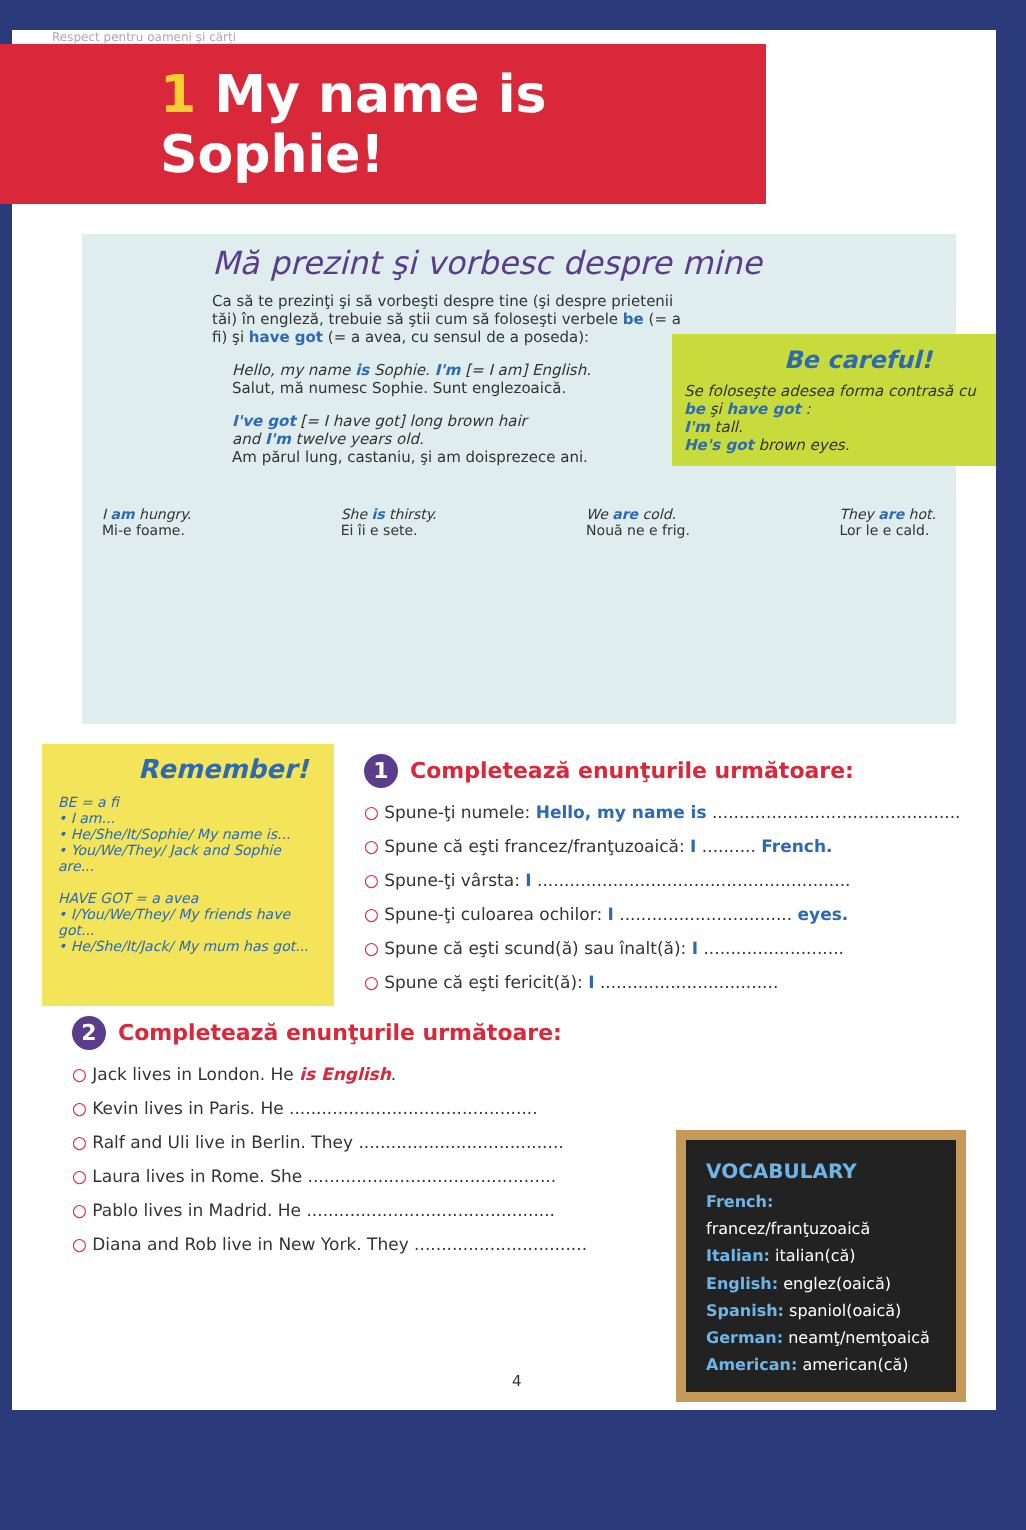Respect pentru oameni și cărți
1 My name is Sophie!
Mă prezint şi vorbesc despre mine
Ca să te prezinţi şi să vorbeşti despre tine (şi despre prietenii tăi) în engleză, trebuie să ştii cum să foloseşti verbele be (= a fi) şi have got (= a avea, cu sensul de a poseda):
Hello, my name is Sophie. I'm [= I am] English.
Salut, mă numesc Sophie. Sunt englezoaică.
I've got [= I have got] long brown hair
and I'm twelve years old.
Am părul lung, castaniu, şi am doisprezece ani.
Be careful!
Se foloseşte adesea forma contrasă cu be şi have got :
I'm tall.
He's got brown eyes.
I am hungry.
Mi-e foame.
She is thirsty.
Ei îi e sete.
We are cold.
Nouă ne e frig.
They are hot.
Lor le e cald.
Remember!
BE = a fi
• I am...
• He/She/It/Sophie/ My name is...
• You/We/They/ Jack and Sophie are...
HAVE GOT = a avea
• I/You/We/They/ My friends have got...
• He/She/It/Jack/ My mum has got...
1 Completează enunţurile următoare:
○ Spune-ţi numele: Hello, my name is ..............................................
○ Spune că eşti francez/franţuzoaică: I .......... French.
○ Spune-ţi vârsta: I ..........................................................
○ Spune-ţi culoarea ochilor: I ................................ eyes.
○ Spune că eşti scund(ă) sau înalt(ă): I ..........................
○ Spune că eşti fericit(ă): I .................................
2 Completează enunţurile următoare:
○ Jack lives in London. He is English.
○ Kevin lives in Paris. He ..............................................
○ Ralf and Uli live in Berlin. They ......................................
○ Laura lives in Rome. She ..............................................
○ Pablo lives in Madrid. He ..............................................
○ Diana and Rob live in New York. They ................................
VOCABULARY
French: francez/franţuzoaică
Italian: italian(că)
English: englez(oaică)
Spanish: spaniol(oaică)
German: neamţ/nemţoaică
American: american(că)
4